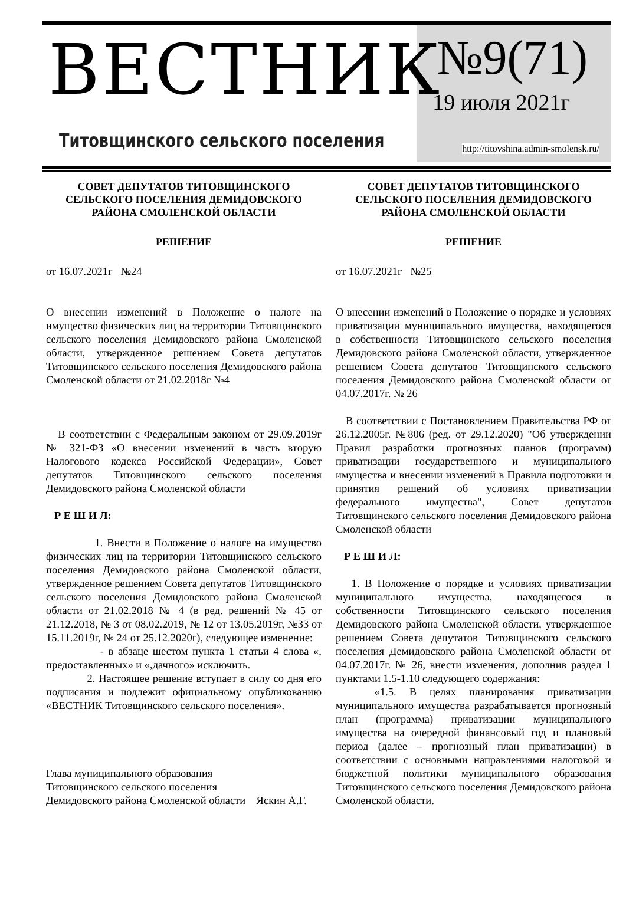ВЕСТНИК
Титовщинского сельского поселения
№9(71)
19 июля 2021г
http://titovshina.admin-smolensk.ru/
СОВЕТ ДЕПУТАТОВ ТИТОВЩИНСКОГО СЕЛЬСКОГО ПОСЕЛЕНИЯ ДЕМИДОВСКОГО РАЙОНА СМОЛЕНСКОЙ ОБЛАСТИ
РЕШЕНИЕ
от 16.07.2021г №24
О внесении изменений в Положение о налоге на имущество физических лиц на территории Титовщинского сельского поселения Демидовского района Смоленской области, утвержденное решением Совета депутатов Титовщинского сельского поселения Демидовского района Смоленской области от 21.02.2018г №4
В соответствии с Федеральным законом от 29.09.2019г № 321-ФЗ «О внесении изменений в часть вторую Налогового кодекса Российской Федерации», Совет депутатов Титовщинского сельского поселения Демидовского района Смоленской области
Р Е Ш И Л:
1. Внести в Положение о налоге на имущество физических лиц на территории Титовщинского сельского поселения Демидовского района Смоленской области, утвержденное решением Совета депутатов Титовщинского сельского поселения Демидовского района Смоленской области от 21.02.2018 № 4 (в ред. решений № 45 от 21.12.2018, № 3 от 08.02.2019, № 12 от 13.05.2019г, №33 от 15.11.2019г, № 24 от 25.12.2020г), следующее изменение:
- в абзаце шестом пункта 1 статьи 4 слова «, предоставленных» и «,дачного» исключить.
2. Настоящее решение вступает в силу со дня его подписания и подлежит официальному опубликованию «ВЕСТНИК Титовщинского сельского поселения».
Глава муниципального образования
Титовщинского сельского поселения
Демидовского района Смоленской области Яскин А.Г.
СОВЕТ ДЕПУТАТОВ ТИТОВЩИНСКОГО СЕЛЬСКОГО ПОСЕЛЕНИЯ ДЕМИДОВСКОГО РАЙОНА СМОЛЕНСКОЙ ОБЛАСТИ
РЕШЕНИЕ
от 16.07.2021г №25
О внесении изменений в Положение о порядке и условиях приватизации муниципального имущества, находящегося в собственности Титовщинского сельского поселения Демидовского района Смоленской области, утвержденное решением Совета депутатов Титовщинского сельского поселения Демидовского района Смоленской области от 04.07.2017г. № 26
В соответствии с Постановлением Правительства РФ от 26.12.2005г. №806 (ред. от 29.12.2020) "Об утверждении Правил разработки прогнозных планов (программ) приватизации государственного и муниципального имущества и внесении изменений в Правила подготовки и принятия решений об условиях приватизации федерального имущества", Совет депутатов Титовщинского сельского поселения Демидовского района Смоленской области
Р Е Ш И Л:
1. В Положение о порядке и условиях приватизации муниципального имущества, находящегося в собственности Титовщинского сельского поселения Демидовского района Смоленской области, утвержденное решением Совета депутатов Титовщинского сельского поселения Демидовского района Смоленской области от 04.07.2017г. № 26, внести изменения, дополнив раздел 1 пунктами 1.5-1.10 следующего содержания:
«1.5. В целях планирования приватизации муниципального имущества разрабатывается прогнозный план (программа) приватизации муниципального имущества на очередной финансовый год и плановый период (далее – прогнозный план приватизации) в соответствии с основными направлениями налоговой и бюджетной политики муниципального образования Титовщинского сельского поселения Демидовского района Смоленской области.